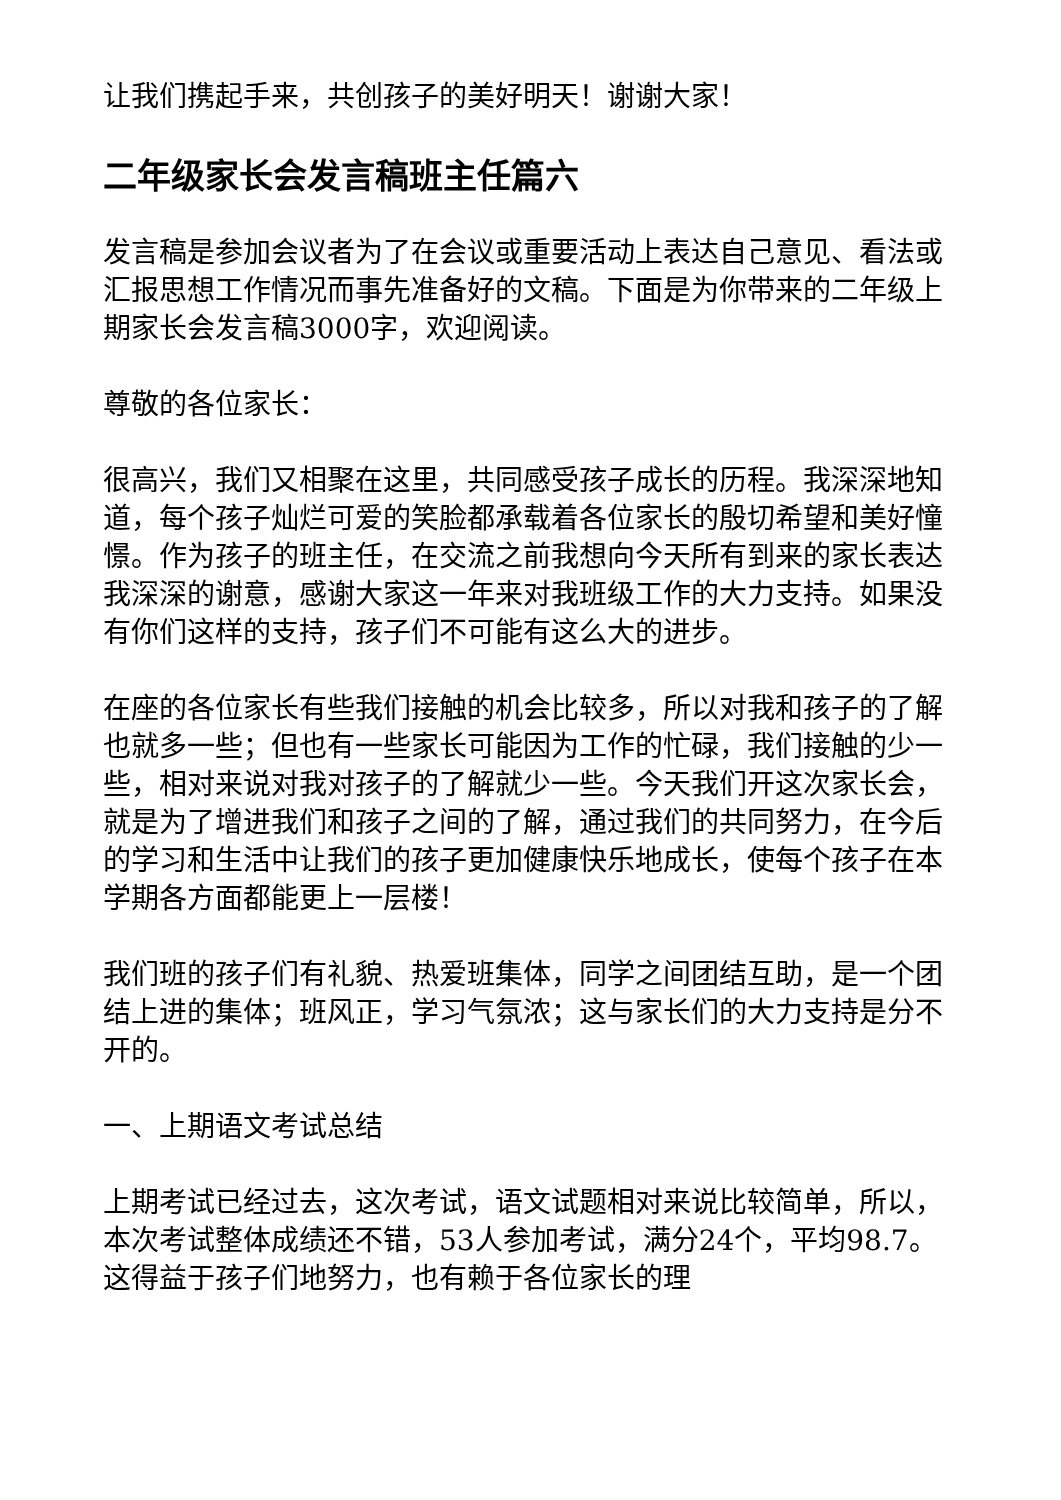让我们携起手来，共创孩子的美好明天！谢谢大家！
二年级家长会发言稿班主任篇六
发言稿是参加会议者为了在会议或重要活动上表达自己意见、看法或汇报思想工作情况而事先准备好的文稿。下面是为你带来的二年级上期家长会发言稿3000字，欢迎阅读。
尊敬的各位家长：
很高兴，我们又相聚在这里，共同感受孩子成长的历程。我深深地知道，每个孩子灿烂可爱的笑脸都承载着各位家长的殷切希望和美好憧憬。作为孩子的班主任，在交流之前我想向今天所有到来的家长表达我深深的谢意，感谢大家这一年来对我班级工作的大力支持。如果没有你们这样的支持，孩子们不可能有这么大的进步。
在座的各位家长有些我们接触的机会比较多，所以对我和孩子的了解也就多一些；但也有一些家长可能因为工作的忙碌，我们接触的少一些，相对来说对我对孩子的了解就少一些。今天我们开这次家长会，就是为了增进我们和孩子之间的了解，通过我们的共同努力，在今后的学习和生活中让我们的孩子更加健康快乐地成长，使每个孩子在本学期各方面都能更上一层楼！
我们班的孩子们有礼貌、热爱班集体，同学之间团结互助，是一个团结上进的集体；班风正，学习气氛浓；这与家长们的大力支持是分不开的。
一、上期语文考试总结
上期考试已经过去，这次考试，语文试题相对来说比较简单，所以，本次考试整体成绩还不错，53人参加考试，满分24个，平均98.7。这得益于孩子们地努力，也有赖于各位家长的理